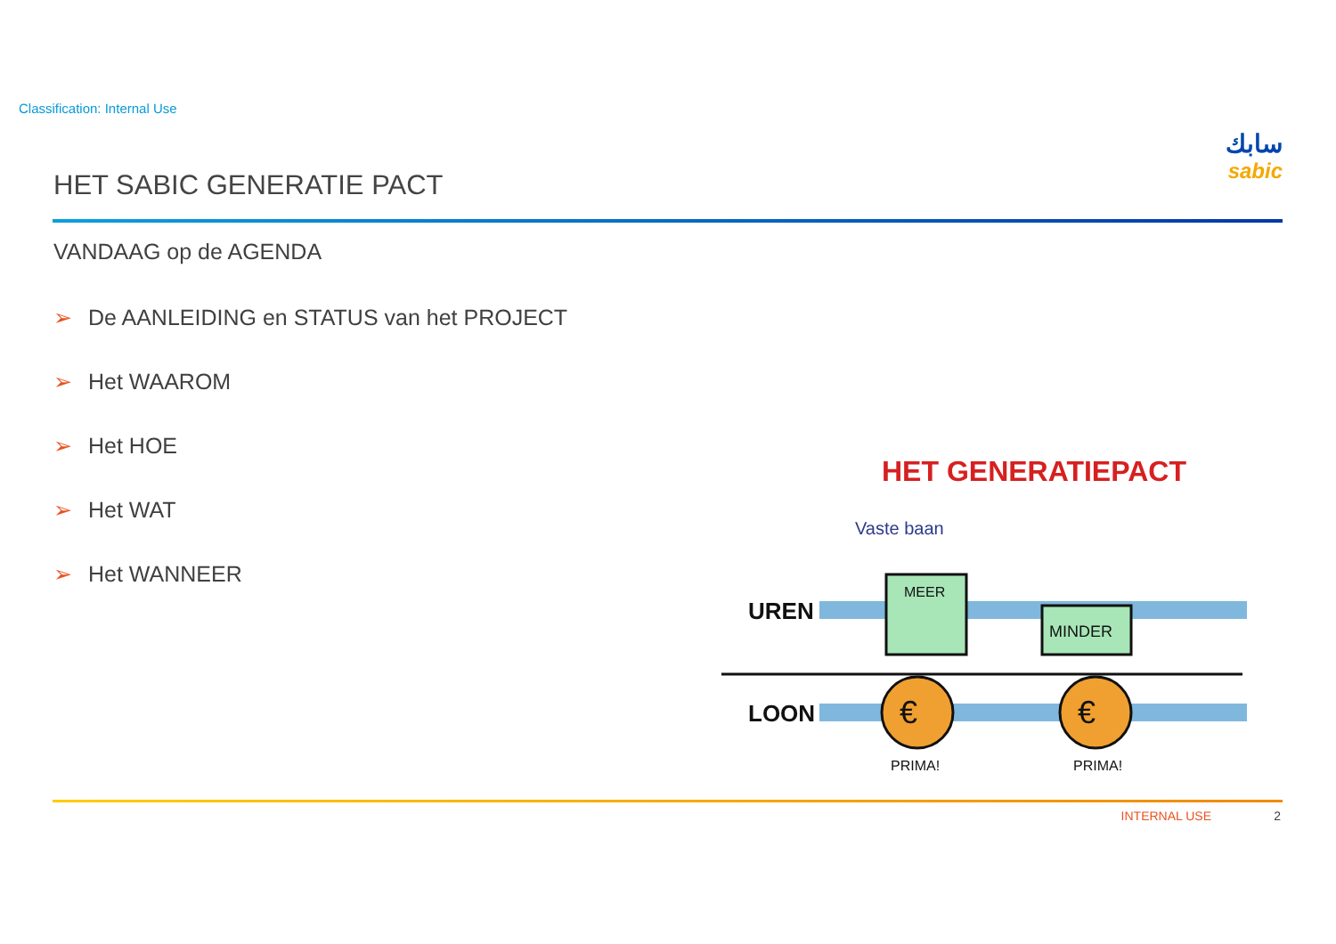Classification: Internal Use
سابك
sabic
HET SABIC GENERATIE PACT
VANDAAG op de AGENDA
➢ De AANLEIDING en STATUS van het PROJECT
➢ Het WAAROM
➢ Het HOE
➢ Het WAT
➢ Het WANNEER
HET GENERATIEPACT
Vaste baan
UREN
MEER
MINDER
LOON
€
€
PRIMA!
PRIMA!
INTERNAL USE 2